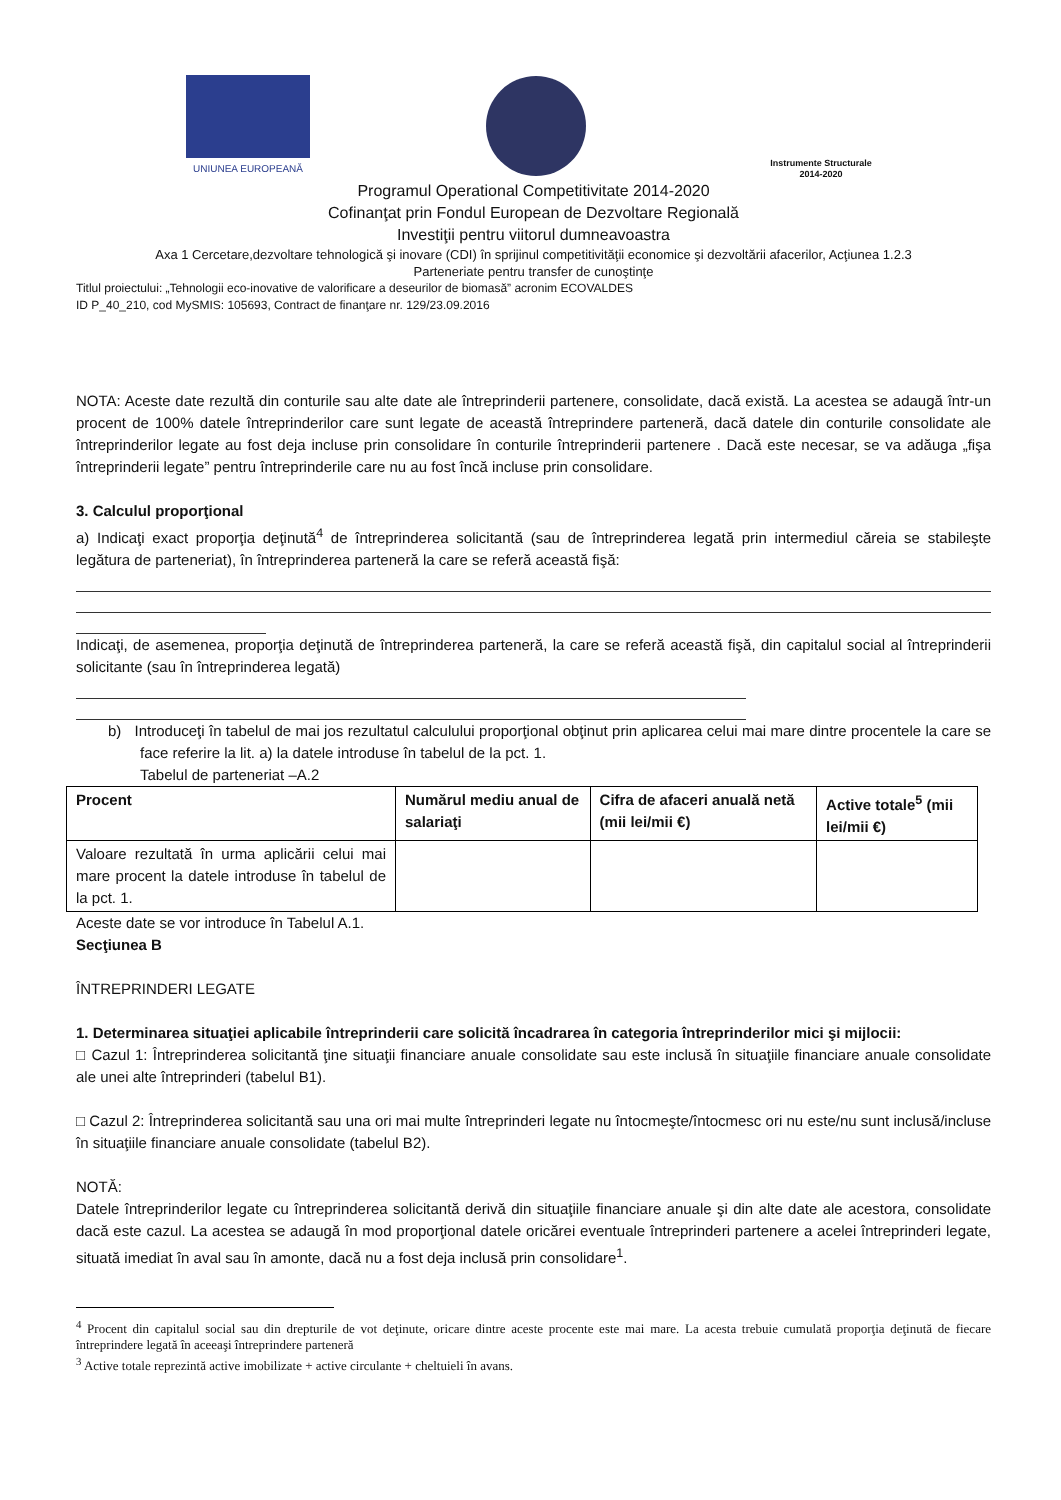UNIUNEA EUROPEANĂ
Instrumente Structurale
2014-2020
Programul Operational Competitivitate 2014-2020
Cofinanţat prin Fondul European de Dezvoltare Regională
Investiţii pentru viitorul dumneavoastra
Axa 1 Cercetare,dezvoltare tehnologică şi inovare (CDI) în sprijinul competitivităţii economice şi dezvoltării afacerilor, Acţiunea 1.2.3
Parteneriate pentru transfer de cunoştinţe
Titlul proiectului: „Tehnologii eco-inovative de valorificare a deseurilor de biomasă” acronim ECOVALDES
ID P_40_210, cod MySMIS: 105693, Contract de finanţare nr. 129/23.09.2016
NOTA: Aceste date rezultă din conturile sau alte date ale întreprinderii partenere, consolidate, dacă există. La acestea se adaugă într-un procent de 100% datele întreprinderilor care sunt legate de această întreprindere parteneră, dacă datele din conturile consolidate ale întreprinderilor legate au fost deja incluse prin consolidare în conturile întreprinderii partenere . Dacă este necesar, se va adăuga „fişa întreprinderii legate” pentru întreprinderile care nu au fost încă incluse prin consolidare.
3. Calculul proporţional
a) Indicaţi exact proporţia deţinută<sup>4</sup> de întreprinderea solicitantă (sau de întreprinderea legată prin intermediul căreia se stabileşte legătura de parteneriat), în întreprinderea parteneră la care se referă această fişă:
Indicaţi, de asemenea, proporţia deţinută de întreprinderea parteneră, la care se referă această fişă, din capitalul social al întreprinderii solicitante (sau în întreprinderea legată)
b) Introduceţi în tabelul de mai jos rezultatul calculului proporţional obţinut prin aplicarea celui mai mare dintre procentele la care se face referire la lit. a) la datele introduse în tabelul de la pct. 1.
Tabelul de parteneriat –A.2
| Procent | Numărul mediu anual de salariaţi | Cifra de afaceri anuală netă (mii lei/mii €) | Active totale<sup>5</sup> (mii lei/mii €) |
| --- | --- | --- | --- |
| Valoare rezultată în urma aplicării celui mai mare procent la datele introduse în tabelul de la pct. 1. | | | |
Aceste date se vor introduce în Tabelul A.1.
Secţiunea B
ÎNTREPRINDERI LEGATE
1. Determinarea situaţiei aplicabile întreprinderii care solicită încadrarea în categoria întreprinderilor mici şi mijlocii:
□ Cazul 1: Întreprinderea solicitantă ţine situaţii financiare anuale consolidate sau este inclusă în situaţiile financiare anuale consolidate ale unei alte întreprinderi (tabelul B1).
□ Cazul 2: Întreprinderea solicitantă sau una ori mai multe întreprinderi legate nu întocmeşte/întocmesc ori nu este/nu sunt inclusă/incluse în situaţiile financiare anuale consolidate (tabelul B2).
NOTĂ:
Datele întreprinderilor legate cu întreprinderea solicitantă derivă din situaţiile financiare anuale şi din alte date ale acestora, consolidate dacă este cazul. La acestea se adaugă în mod proporţional datele oricărei eventuale întreprinderi partenere a acelei întreprinderi legate, situată imediat în aval sau în amonte, dacă nu a fost deja inclusă prin consolidare<sup>1</sup>.
<sup>4</sup> Procent din capitalul social sau din drepturile de vot deţinute, oricare dintre aceste procente este mai mare. La acesta trebuie cumulată proporţia deţinută de fiecare întreprindere legată în aceeaşi întreprindere parteneră
<sup>3</sup> Active totale reprezintă active imobilizate + active circulante + cheltuieli în avans.